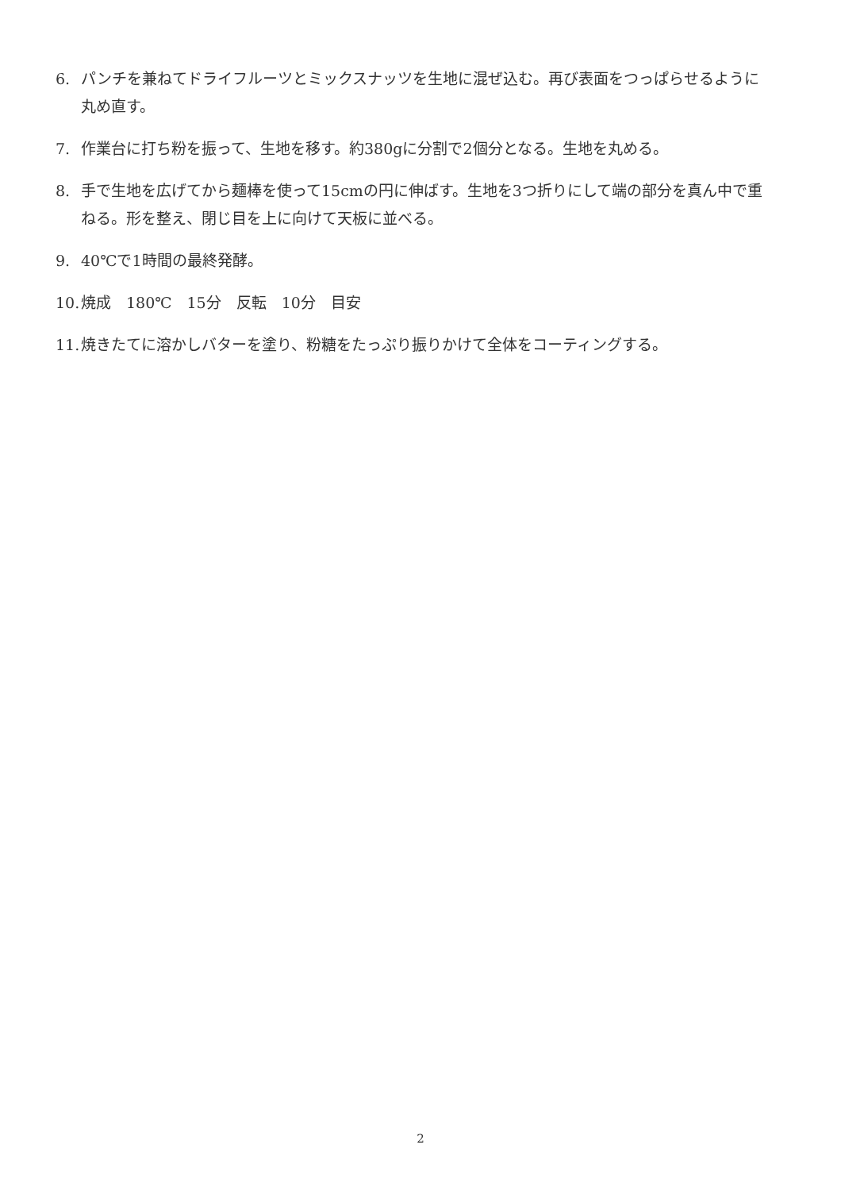6. パンチを兼ねてドライフルーツとミックスナッツを生地に混ぜ込む。再び表面をつっぱらせるように丸め直す。
7. 作業台に打ち粉を振って、生地を移す。約380gに分割で2個分となる。生地を丸める。
8. 手で生地を広げてから麺棒を使って15cmの円に伸ばす。生地を3つ折りにして端の部分を真ん中で重ねる。形を整え、閉じ目を上に向けて天板に並べる。
9. 40℃で1時間の最終発酵。
10. 焼成　180℃　15分　反転　10分　目安
11. 焼きたてに溶かしバターを塗り、粉糖をたっぷり振りかけて全体をコーティングする。
2